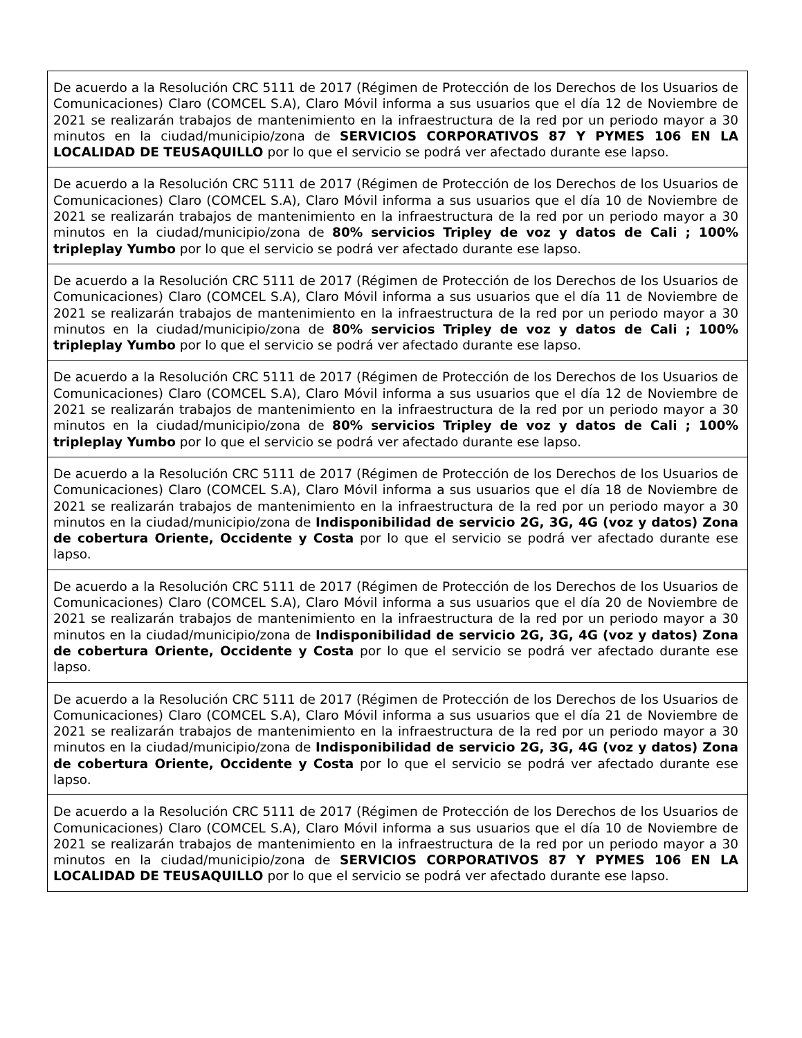| De acuerdo a la Resolución CRC 5111 de 2017 (Régimen de Protección de los Derechos de los Usuarios de Comunicaciones) Claro (COMCEL S.A), Claro Móvil informa a sus usuarios que el día 12 de Noviembre de 2021 se realizarán trabajos de mantenimiento en la infraestructura de la red por un periodo mayor a 30 minutos en la ciudad/municipio/zona de SERVICIOS CORPORATIVOS 87 Y PYMES 106 EN LA LOCALIDAD DE TEUSAQUILLO por lo que el servicio se podrá ver afectado durante ese lapso. |
| De acuerdo a la Resolución CRC 5111 de 2017 (Régimen de Protección de los Derechos de los Usuarios de Comunicaciones) Claro (COMCEL S.A), Claro Móvil informa a sus usuarios que el día 10 de Noviembre de 2021 se realizarán trabajos de mantenimiento en la infraestructura de la red por un periodo mayor a 30 minutos en la ciudad/municipio/zona de 80% servicios Tripley de voz y datos de Cali ; 100% tripleplay Yumbo por lo que el servicio se podrá ver afectado durante ese lapso. |
| De acuerdo a la Resolución CRC 5111 de 2017 (Régimen de Protección de los Derechos de los Usuarios de Comunicaciones) Claro (COMCEL S.A), Claro Móvil informa a sus usuarios que el día 11 de Noviembre de 2021 se realizarán trabajos de mantenimiento en la infraestructura de la red por un periodo mayor a 30 minutos en la ciudad/municipio/zona de 80% servicios Tripley de voz y datos de Cali ; 100% tripleplay Yumbo por lo que el servicio se podrá ver afectado durante ese lapso. |
| De acuerdo a la Resolución CRC 5111 de 2017 (Régimen de Protección de los Derechos de los Usuarios de Comunicaciones) Claro (COMCEL S.A), Claro Móvil informa a sus usuarios que el día 12 de Noviembre de 2021 se realizarán trabajos de mantenimiento en la infraestructura de la red por un periodo mayor a 30 minutos en la ciudad/municipio/zona de 80% servicios Tripley de voz y datos de Cali ; 100% tripleplay Yumbo por lo que el servicio se podrá ver afectado durante ese lapso. |
| De acuerdo a la Resolución CRC 5111 de 2017 (Régimen de Protección de los Derechos de los Usuarios de Comunicaciones) Claro (COMCEL S.A), Claro Móvil informa a sus usuarios que el día 18 de Noviembre de 2021 se realizarán trabajos de mantenimiento en la infraestructura de la red por un periodo mayor a 30 minutos en la ciudad/municipio/zona de Indisponibilidad de servicio 2G, 3G, 4G (voz y datos) Zona de cobertura Oriente, Occidente y Costa por lo que el servicio se podrá ver afectado durante ese lapso. |
| De acuerdo a la Resolución CRC 5111 de 2017 (Régimen de Protección de los Derechos de los Usuarios de Comunicaciones) Claro (COMCEL S.A), Claro Móvil informa a sus usuarios que el día 20 de Noviembre de 2021 se realizarán trabajos de mantenimiento en la infraestructura de la red por un periodo mayor a 30 minutos en la ciudad/municipio/zona de Indisponibilidad de servicio 2G, 3G, 4G (voz y datos) Zona de cobertura Oriente, Occidente y Costa por lo que el servicio se podrá ver afectado durante ese lapso. |
| De acuerdo a la Resolución CRC 5111 de 2017 (Régimen de Protección de los Derechos de los Usuarios de Comunicaciones) Claro (COMCEL S.A), Claro Móvil informa a sus usuarios que el día 21 de Noviembre de 2021 se realizarán trabajos de mantenimiento en la infraestructura de la red por un periodo mayor a 30 minutos en la ciudad/municipio/zona de Indisponibilidad de servicio 2G, 3G, 4G (voz y datos) Zona de cobertura Oriente, Occidente y Costa por lo que el servicio se podrá ver afectado durante ese lapso. |
| De acuerdo a la Resolución CRC 5111 de 2017 (Régimen de Protección de los Derechos de los Usuarios de Comunicaciones) Claro (COMCEL S.A), Claro Móvil informa a sus usuarios que el día 10 de Noviembre de 2021 se realizarán trabajos de mantenimiento en la infraestructura de la red por un periodo mayor a 30 minutos en la ciudad/municipio/zona de SERVICIOS CORPORATIVOS 87 Y PYMES 106 EN LA LOCALIDAD DE TEUSAQUILLO por lo que el servicio se podrá ver afectado durante ese lapso. |